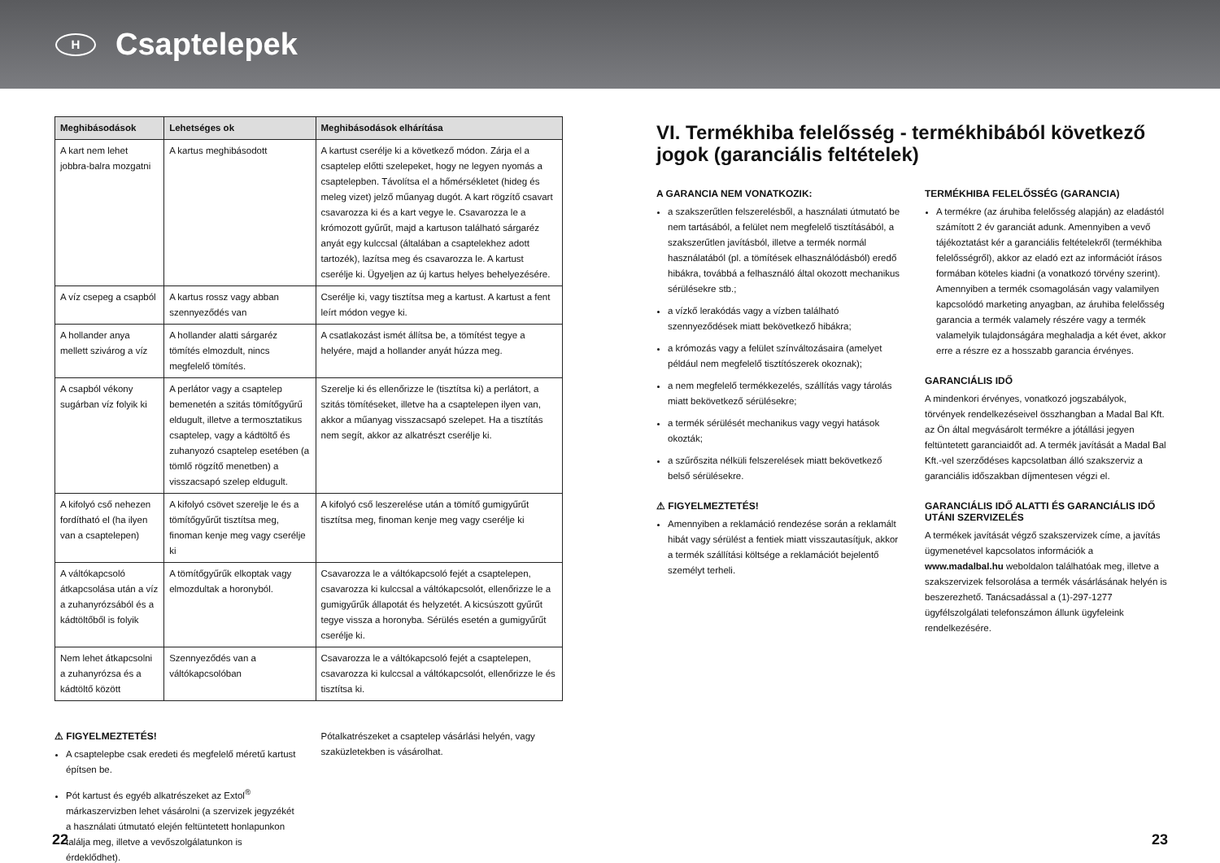H
Csaptelepek
| Meghibásodások | Lehetséges ok | Meghibásodások elhárítása |
| --- | --- | --- |
| A kart nem lehet jobbra-balra mozgatni | A kartus meghibásodott | A kartust cserélje ki a következő módon. Zárja el a csaptelep előtti szelepeket, hogy ne legyen nyomás a csaptelepben. Távolítsa el a hőmérsékletet (hideg és meleg vizet) jelző műanyag dugót. A kart rögzítő csavart csavarozza ki és a kart vegye le. Csavarozza le a krómozott gyűrűt, majd a kartuson található sárgaréz anyát egy kulccsal (általában a csaptelekhez adott tartozék), lazítsa meg és csavarozza le. A kartust cserélje ki. Ügyeljen az új kartus helyes behelyezésére. |
| A víz csepeg a csapból | A kartus rossz vagy abban szennyeződés van | Cserélje ki, vagy tisztítsa meg a kartust. A kartust a fent leírt módon vegye ki. |
| A hollander anya mellett szivárog a víz | A hollander alatti sárgaréz tömítés elmozdult, nincs megfelelő tömítés. | A csatlakozást ismét állítsa be, a tömítést tegye a helyére, majd a hollander anyát húzza meg. |
| A csapból vékony sugárban víz folyik ki | A perlátor vagy a csaptelep bemenetén a szitás tömítőgyűrű eldugult, illetve a termosztatikus csaptelep, vagy a kádtöltő és zuhanyozó csaptelep esetében (a tömlő rögzítő menetben) a visszacsapó szelep eldugult. | Szerelje ki és ellenőrizze le (tisztítsa ki) a perlátort, a szitás tömítéseket, illetve ha a csaptelepen ilyen van, akkor a műanyag visszacsapó szelepet. Ha a tisztítás nem segít, akkor az alkatrészt cserélje ki. |
| A kifolyó cső nehezen fordítható el (ha ilyen van a csaptelepen) | A kifolyó csövet szerelje le és a tömítőgyűrűt tisztítsa meg, finoman kenje meg vagy cserélje ki | A kifolyó cső leszerelése után a tömítő gumigyűrűt tisztítsa meg, finoman kenje meg vagy cserélje ki |
| A váltókapcsoló átkapcsolása után a víz a zuhanyrózsából és a kádtöltőből is folyik | A tömítőgyűrűk elkoptak vagy elmozdultak a horonyból. | Csavarozza le a váltókapcsoló fejét a csaptelepen, csavarozza ki kulccsal a váltókapcsolót, ellenőrizze le a gumigyűrűk állapotát és helyzetét. A kicsúszott gyűrűt tegye vissza a horonyba. Sérülés esetén a gumigyűrűt cserélje ki. |
| Nem lehet átkapcsolni a zuhanyrózsa és a kádtöltő között | Szennyeződés van a váltókapcsolóban | Csavarozza le a váltókapcsoló fejét a csaptelepen, csavarozza ki kulccsal a váltókapcsolót, ellenőrizze le és tisztítsa ki. |
⚠ FIGYELMEZTETÉS!
A csaptelepbe csak eredeti és megfelelő méretű kartust építsen be.
Pót kartust és egyéb alkatrészeket az Extol<sup>®</sup> márkaszervizben lehet vásárolni (a szervizek jegyzékét a használati útmutató elején feltüntetett honlapunkon találja meg, illetve a vevőszolgálatunkon is érdeklődhet).
Pótalkatrészeket a csaptelep vásárlási helyén, vagy szaküzletekben is vásárolhat.
VI. Termékhiba felelősség - termékhibából következő jogok (garanciális feltételek)
A GARANCIA NEM VONATKOZIK:
a szakszerűtlen felszerelésből, a használati útmutató be nem tartásából, a felület nem megfelelő tisztításából, a szakszerűtlen javításból, illetve a termék normál használatából (pl. a tömítések elhasználódásból) eredő hibákra, továbbá a felhasználó által okozott mechanikus sérülésekre stb.;
a vízkő lerakódás vagy a vízben található szennyeződések miatt bekövetkező hibákra;
a krómozás vagy a felület színváltozásaira (amelyet például nem megfelelő tisztítószerek okoznak);
a nem megfelelő termékkezelés, szállítás vagy tárolás miatt bekövetkező sérülésekre;
a termék sérülését mechanikus vagy vegyi hatások okozták;
a szűrőszita nélküli felszerelések miatt bekövetkező belső sérülésekre.
⚠ FIGYELMEZTETÉS!
Amennyiben a reklamáció rendezése során a reklamált hibát vagy sérülést a fentiek miatt visszautasítjuk, akkor a termék szállítási költsége a reklamációt bejelentő személyt terheli.
TERMÉKHIBA FELELŐSSÉG (GARANCIA)
A termékre (az áruhiba felelősség alapján) az eladástól számított 2 év garanciát adunk. Amennyiben a vevő tájékoztatást kér a garanciális feltételekről (termékhiba felelősségről), akkor az eladó ezt az információt írásos formában köteles kiadni (a vonatkozó törvény szerint). Amennyiben a termék csomagolásán vagy valamilyen kapcsolódó marketing anyagban, az áruhiba felelősség garancia a termék valamely részére vagy a termék valamelyik tulajdonságára meghaladja a két évet, akkor erre a részre ez a hosszabb garancia érvényes.
GARANCIÁLIS IDŐ
A mindenkori érvényes, vonatkozó jogszabályok, törvények rendelkezéseivel összhangban a Madal Bal Kft. az Ön által megvásárolt termékre a jótállási jegyen feltüntetett garanciaidőt ad. A termék javítását a Madal Bal Kft.-vel szerződéses kapcsolatban álló szakszerviz a garanciális időszakban díjmentesen végzi el.
GARANCIÁLIS IDŐ ALATTI ÉS GARANCIÁLIS IDŐ UTÁNI SZERVIZELÉS
A termékek javítását végző szakszervizek címe, a javítás ügymenetével kapcsolatos információk a www.madalbal.hu weboldalon találhatóak meg, illetve a szakszervizek felsorolása a termék vásárlásának helyén is beszerezhető. Tanácsadással a (1)-297-1277 ügyfélszolgálati telefonszámon állunk ügyfeleink rendelkezésére.
22 23